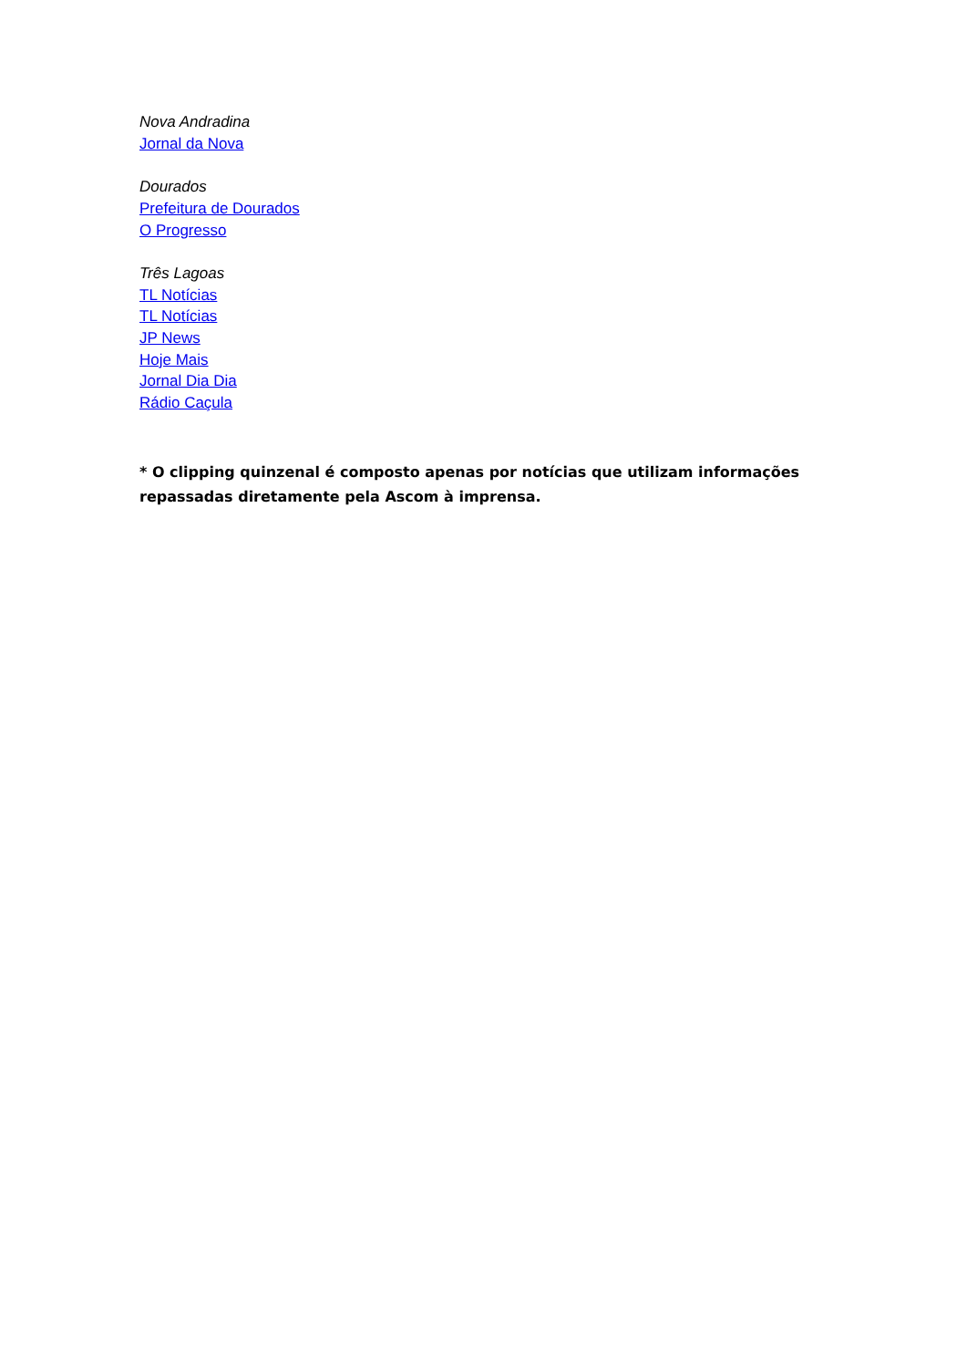Nova Andradina
Jornal da Nova
Dourados
Prefeitura de Dourados
O Progresso
Três Lagoas
TL Notícias
TL Notícias
JP News
Hoje Mais
Jornal Dia Dia
Rádio Caçula
* O clipping quinzenal é composto apenas por notícias que utilizam informações repassadas diretamente pela Ascom à imprensa.